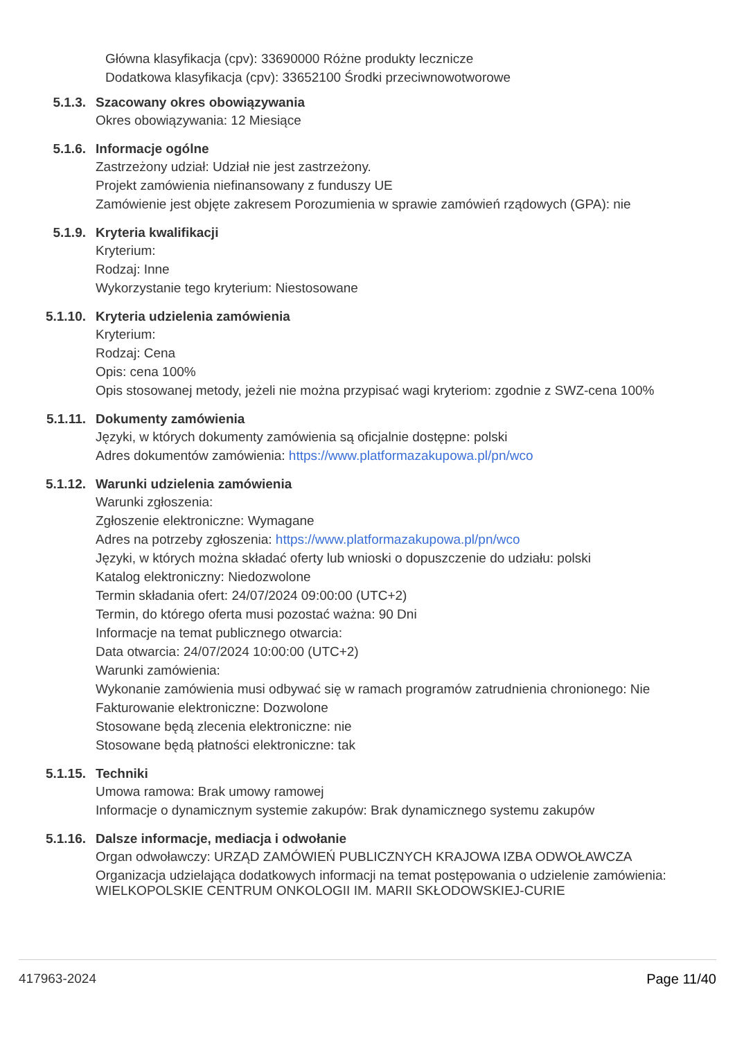Główna klasyfikacja (cpv): 33690000 Różne produkty lecznicze
Dodatkowa klasyfikacja (cpv): 33652100 Środki przeciwnowotworowe
5.1.3. Szacowany okres obowiązywania
Okres obowiązywania: 12 Miesiące
5.1.6. Informacje ogólne
Zastrzeżony udział: Udział nie jest zastrzeżony.
Projekt zamówienia niefinansowany z funduszy UE
Zamówienie jest objęte zakresem Porozumienia w sprawie zamówień rządowych (GPA): nie
5.1.9. Kryteria kwalifikacji
Kryterium:
Rodzaj: Inne
Wykorzystanie tego kryterium: Niestosowane
5.1.10. Kryteria udzielenia zamówienia
Kryterium:
Rodzaj: Cena
Opis: cena 100%
Opis stosowanej metody, jeżeli nie można przypisać wagi kryteriom: zgodnie z SWZ-cena 100%
5.1.11. Dokumenty zamówienia
Języki, w których dokumenty zamówienia są oficjalnie dostępne: polski
Adres dokumentów zamówienia: https://www.platformazakupowa.pl/pn/wco
5.1.12. Warunki udzielenia zamówienia
Warunki zgłoszenia:
Zgłoszenie elektroniczne: Wymagane
Adres na potrzeby zgłoszenia: https://www.platformazakupowa.pl/pn/wco
Języki, w których można składać oferty lub wnioski o dopuszczenie do udziału: polski
Katalog elektroniczny: Niedozwolone
Termin składania ofert: 24/07/2024 09:00:00 (UTC+2)
Termin, do którego oferta musi pozostać ważna: 90 Dni
Informacje na temat publicznego otwarcia:
Data otwarcia: 24/07/2024 10:00:00 (UTC+2)
Warunki zamówienia:
Wykonanie zamówienia musi odbywać się w ramach programów zatrudnienia chronionego: Nie
Fakturowanie elektroniczne: Dozwolone
Stosowane będą zlecenia elektroniczne: nie
Stosowane będą płatności elektroniczne: tak
5.1.15. Techniki
Umowa ramowa: Brak umowy ramowej
Informacje o dynamicznym systemie zakupów: Brak dynamicznego systemu zakupów
5.1.16. Dalsze informacje, mediacja i odwołanie
Organ odwoławczy: URZĄD ZAMÓWIEŃ PUBLICZNYCH KRAJOWA IZBA ODWOŁAWCZA
Organizacja udzielająca dodatkowych informacji na temat postępowania o udzielenie zamówienia: WIELKOPOLSKIE CENTRUM ONKOLOGII IM. MARII SKŁODOWSKIEJ-CURIE
417963-2024 Page 11/40